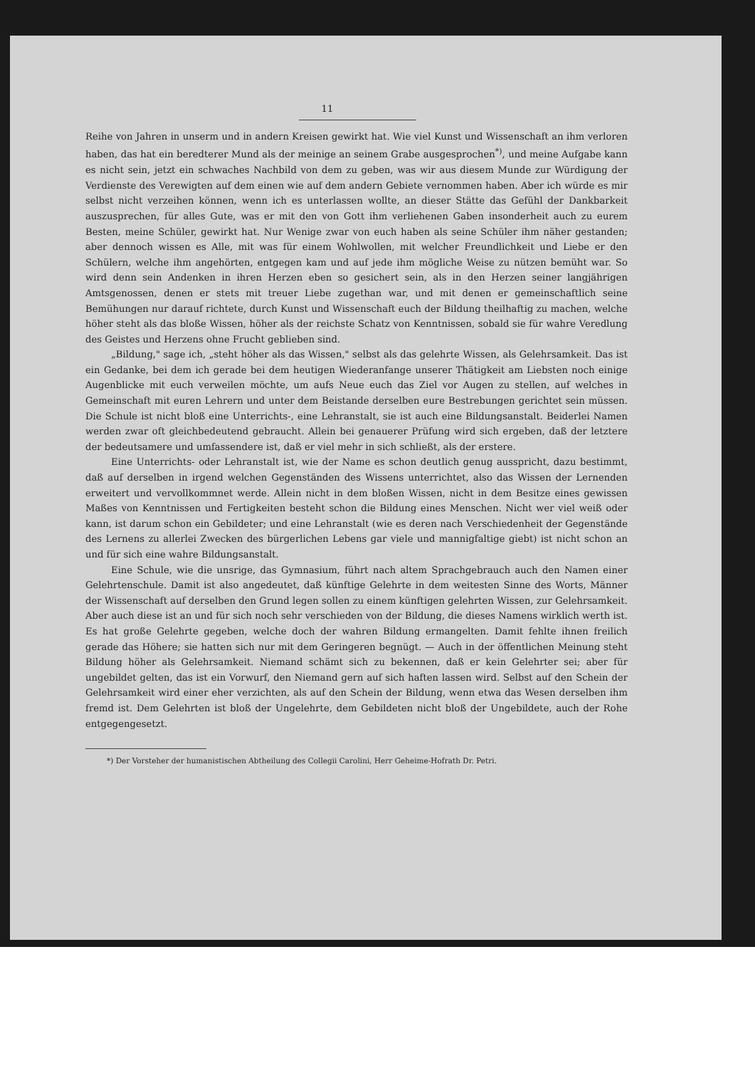11
Reihe von Jahren in unserm und in andern Kreisen gewirkt hat. Wie viel Kunst und Wissenschaft an ihm verloren haben, das hat ein beredterer Mund als der meinige an seinem Grabe ausgesprochen<sup>*)</sup>, und meine Aufgabe kann es nicht sein, jetzt ein schwaches Nachbild von dem zu geben, was wir aus diesem Munde zur Würdigung der Verdienste des Verewigten auf dem einen wie auf dem andern Gebiete vernommen haben. Aber ich würde es mir selbst nicht verzeihen können, wenn ich es unterlassen wollte, an dieser Stätte das Gefühl der Dankbarkeit auszusprechen, für alles Gute, was er mit den von Gott ihm verliehenen Gaben insonderheit auch zu eurem Besten, meine Schüler, gewirkt hat. Nur Wenige zwar von euch haben als seine Schüler ihm näher gestanden; aber dennoch wissen es Alle, mit was für einem Wohlwollen, mit welcher Freundlichkeit und Liebe er den Schülern, welche ihm angehörten, entgegen kam und auf jede ihm mögliche Weise zu nützen bemüht war. So wird denn sein Andenken in ihren Herzen eben so gesichert sein, als in den Herzen seiner langjährigen Amtsgenossen, denen er stets mit treuer Liebe zugethan war, und mit denen er gemeinschaftlich seine Bemühungen nur darauf richtete, durch Kunst und Wissenschaft euch der Bildung theilhaftig zu machen, welche höher steht als das bloße Wissen, höher als der reichste Schatz von Kenntnissen, sobald sie für wahre Veredlung des Geistes und Herzens ohne Frucht geblieben sind.
„Bildung," sage ich, „steht höher als das Wissen," selbst als das gelehrte Wissen, als Gelehrsamkeit. Das ist ein Gedanke, bei dem ich gerade bei dem heutigen Wiederanfange unserer Thätigkeit am Liebsten noch einige Augenblicke mit euch verweilen möchte, um aufs Neue euch das Ziel vor Augen zu stellen, auf welches in Gemeinschaft mit euren Lehrern und unter dem Beistande derselben eure Bestrebungen gerichtet sein müssen. Die Schule ist nicht bloß eine Unterrichts-, eine Lehranstalt, sie ist auch eine Bildungsanstalt. Beiderlei Namen werden zwar oft gleichbedeutend gebraucht. Allein bei genauerer Prüfung wird sich ergeben, daß der letztere der bedeutsamere und umfassendere ist, daß er viel mehr in sich schließt, als der erstere.
Eine Unterrichts- oder Lehranstalt ist, wie der Name es schon deutlich genug ausspricht, dazu bestimmt, daß auf derselben in irgend welchen Gegenständen des Wissens unterrichtet, also das Wissen der Lernenden erweitert und vervollkommnet werde. Allein nicht in dem bloßen Wissen, nicht in dem Besitze eines gewissen Maßes von Kenntnissen und Fertigkeiten besteht schon die Bildung eines Menschen. Nicht wer viel weiß oder kann, ist darum schon ein Gebildeter; und eine Lehranstalt (wie es deren nach Verschiedenheit der Gegenstände des Lernens zu allerlei Zwecken des bürgerlichen Lebens gar viele und mannigfaltige giebt) ist nicht schon an und für sich eine wahre Bildungsanstalt.
Eine Schule, wie die unsrige, das Gymnasium, führt nach altem Sprachgebrauch auch den Namen einer Gelehrtenschule. Damit ist also angedeutet, daß künftige Gelehrte in dem weitesten Sinne des Worts, Männer der Wissenschaft auf derselben den Grund legen sollen zu einem künftigen gelehrten Wissen, zur Gelehrsamkeit. Aber auch diese ist an und für sich noch sehr verschieden von der Bildung, die dieses Namens wirklich werth ist. Es hat große Gelehrte gegeben, welche doch der wahren Bildung ermangelten. Damit fehlte ihnen freilich gerade das Höhere; sie hatten sich nur mit dem Geringeren begnügt. — Auch in der öffentlichen Meinung steht Bildung höher als Gelehrsamkeit. Niemand schämt sich zu bekennen, daß er kein Gelehrter sei; aber für ungebildet gelten, das ist ein Vorwurf, den Niemand gern auf sich haften lassen wird. Selbst auf den Schein der Gelehrsamkeit wird einer eher verzichten, als auf den Schein der Bildung, wenn etwa das Wesen derselben ihm fremd ist. Dem Gelehrten ist bloß der Ungelehrte, dem Gebildeten nicht bloß der Ungebildete, auch der Rohe entgegengesetzt.
*) Der Vorsteher der humanistischen Abtheilung des Collegii Carolini, Herr Geheime-Hofrath Dr. Petri.